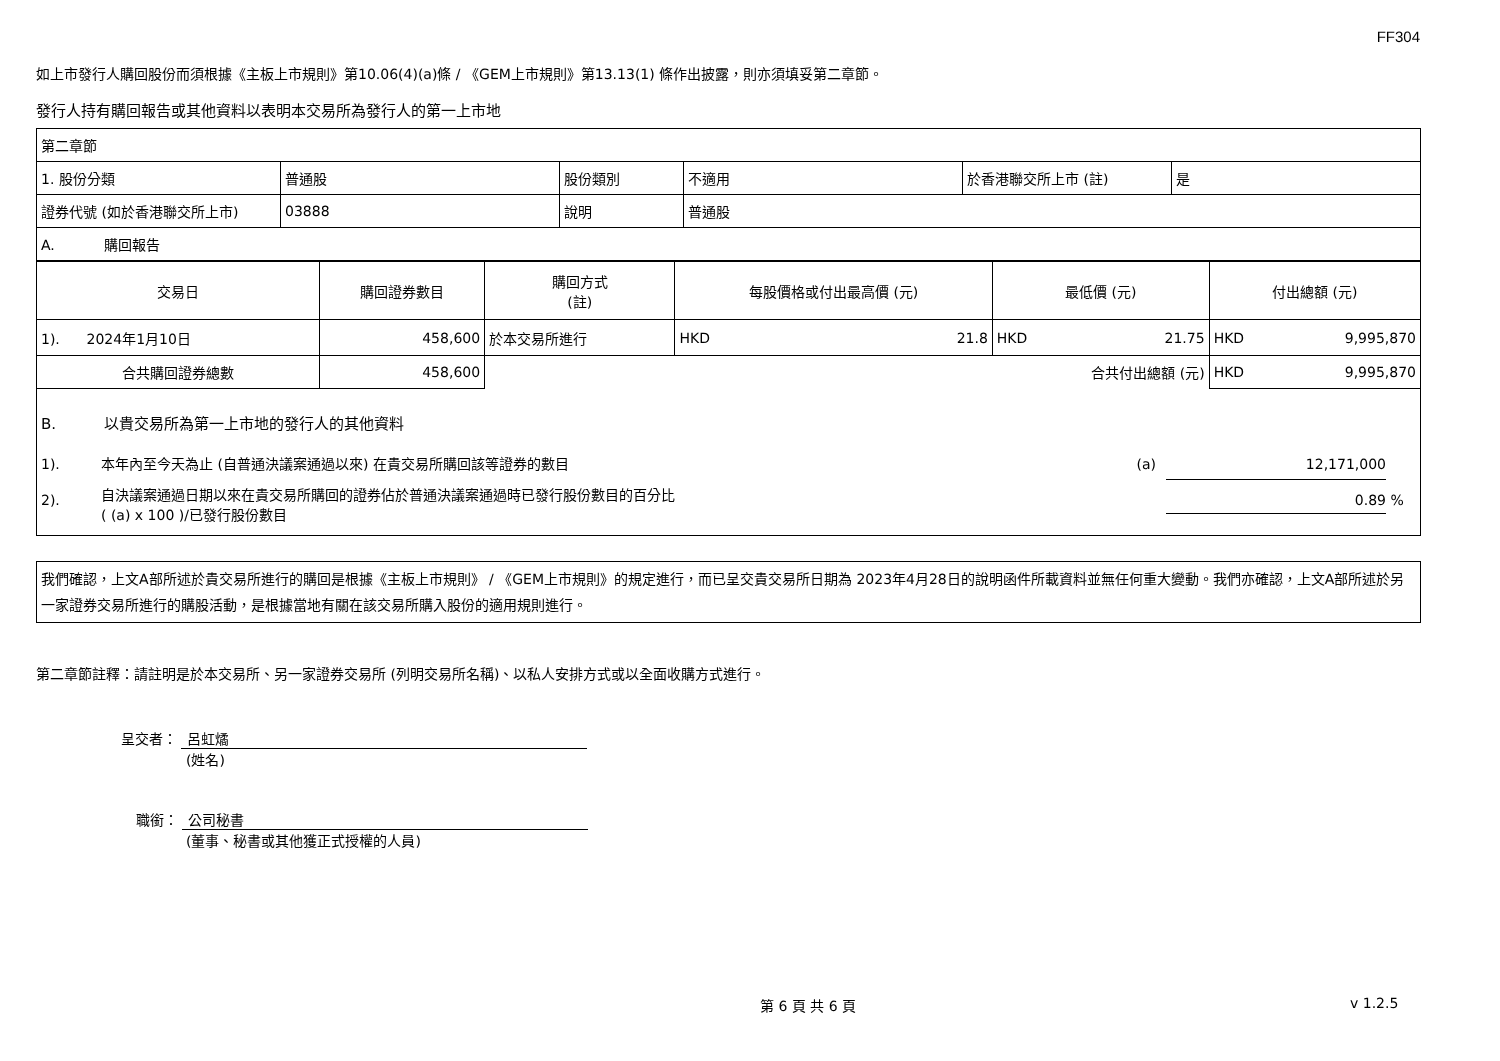FF304
如上市發行人購回股份而須根據《主板上市規則》第10.06(4)(a)條 / 《GEM上市規則》第13.13(1) 條作出披露，則亦須填妥第二章節。
發行人持有購回報告或其他資料以表明本交易所為發行人的第一上市地
| 第二章節 | | | | | |
| 1. 股份分類 | 普通股 | 股份類別 | 不適用 | 於香港聯交所上市 (註) | 是 |
| 證券代號 (如於香港聯交所上市) | 03888 | 說明 | 普通股 | | |
| A. 購回報告 | | | | | |
| 交易日 | 購回證券數目 | 購回方式 (註) | 每股價格或付出最高價 (元) | | 最低價 (元) | | 付出總額 (元) | |
| --- | --- | --- | --- | --- | --- | --- | --- | --- |
| 1). 2024年1月10日 | 458,600 | 於本交易所進行 | HKD | 21.8 | HKD | 21.75 | HKD | 9,995,870 |
| 合共購回證券總數 | 458,600 | | | | 合共付出總額 (元) | | HKD | 9,995,870 |
B. 以貴交易所為第一上市地的發行人的其他資料
1). 本年內至今天為止 (自普通決議案通過以來) 在貴交易所購回該等證券的數目 (a) 12,171,000
2). 自決議案通過日期以來在貴交易所購回的證券佔於普通決議案通過時已發行股份數目的百分比
( (a) x 100 )/已發行股份數目 0.89 %
我們確認，上文A部所述於貴交易所進行的購回是根據《主板上市規則》 / 《GEM上市規則》的規定進行，而已呈交貴交易所日期為 2023年4月28日的說明函件所載資料並無任何重大變動。我們亦確認，上文A部所述於另一家證券交易所進行的購股活動，是根據當地有關在該交易所購入股份的適用規則進行。
第二章節註釋：請註明是於本交易所、另一家證券交易所 (列明交易所名稱)、以私人安排方式或以全面收購方式進行。
呈交者： 呂虹燏
(姓名)
職銜： 公司秘書
(董事、秘書或其他獲正式授權的人員)
第 6 頁 共 6 頁 v 1.2.5